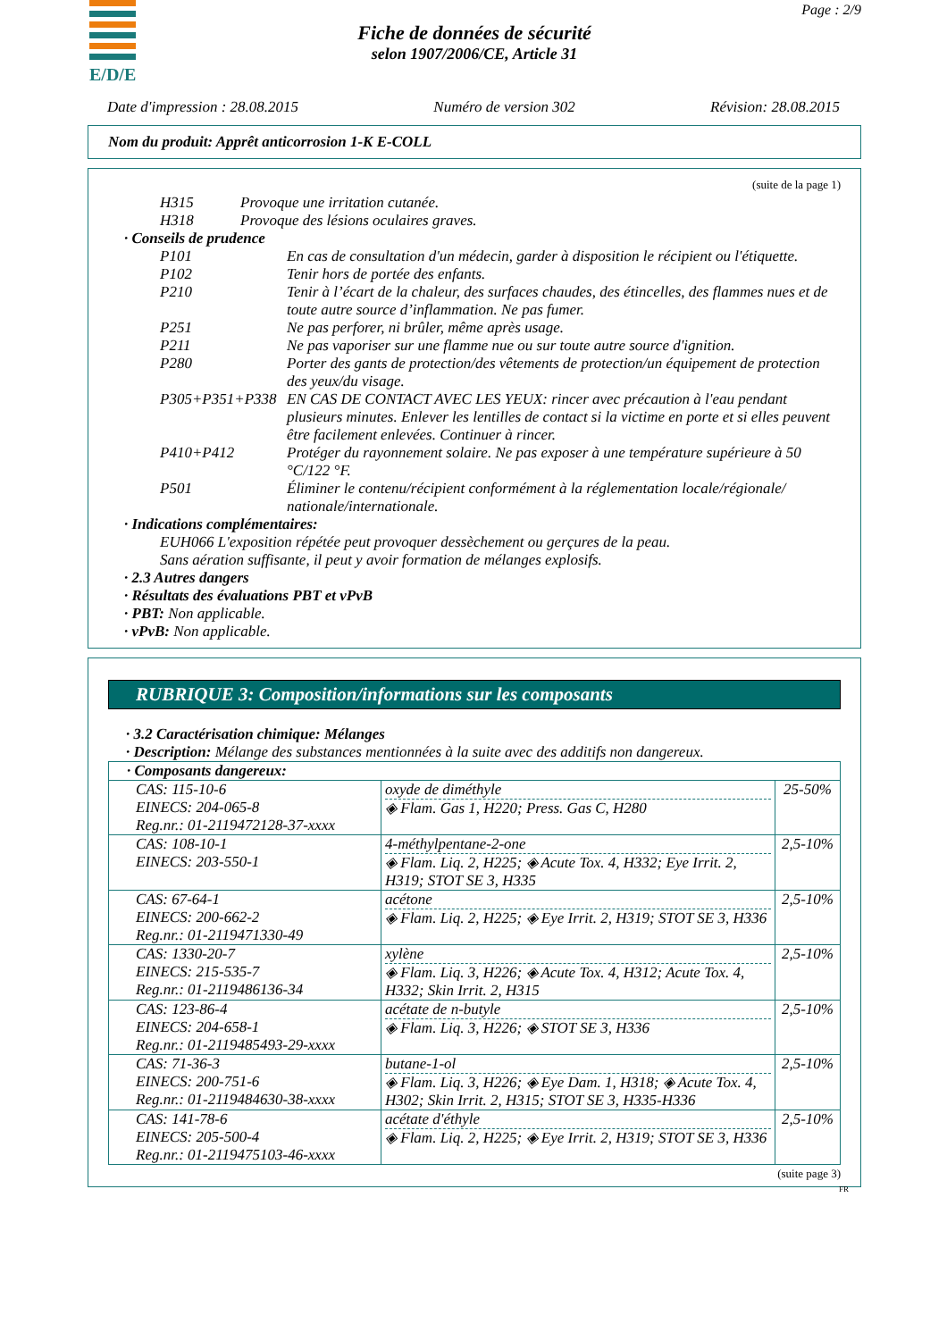E/D/E
Page : 2/9
Fiche de données de sécurité
selon 1907/2006/CE, Article 31
Date d'impression : 28.08.2015 Numéro de version 302 Révision: 28.08.2015
Nom du produit: Apprêt anticorrosion 1-K E-COLL
(suite de la page 1)
H315 Provoque une irritation cutanée.
H318 Provoque des lésions oculaires graves.
· Conseils de prudence
P101 En cas de consultation d'un médecin, garder à disposition le récipient ou l'étiquette.
P102 Tenir hors de portée des enfants.
P210 Tenir à l’écart de la chaleur, des surfaces chaudes, des étincelles, des flammes nues et de toute autre source d’inflammation. Ne pas fumer.
P251 Ne pas perforer, ni brûler, même après usage.
P211 Ne pas vaporiser sur une flamme nue ou sur toute autre source d'ignition.
P280 Porter des gants de protection/des vêtements de protection/un équipement de protection des yeux/du visage.
P305+P351+P338 EN CAS DE CONTACT AVEC LES YEUX: rincer avec précaution à l'eau pendant plusieurs minutes. Enlever les lentilles de contact si la victime en porte et si elles peuvent être facilement enlevées. Continuer à rincer.
P410+P412 Protéger du rayonnement solaire. Ne pas exposer à une température supérieure à 50 °C/122 °F.
P501 Éliminer le contenu/récipient conformément à la réglementation locale/régionale/ nationale/internationale.
· Indications complémentaires:
EUH066 L'exposition répétée peut provoquer dessèchement ou gerçures de la peau.
Sans aération suffisante, il peut y avoir formation de mélanges explosifs.
· 2.3 Autres dangers
· Résultats des évaluations PBT et vPvB
· PBT: Non applicable.
· vPvB: Non applicable.
RUBRIQUE 3: Composition/informations sur les composants
· 3.2 Caractérisation chimique: Mélanges
· Description: Mélange des substances mentionnées à la suite avec des additifs non dangereux.
| · Composants dangereux: | | |
| CAS: 115-10-6 EINECS: 204-065-8 Reg.nr.: 01-2119472128-37-xxxx | oxyde de diméthyle ◈ Flam. Gas 1, H220; Press. Gas C, H280 | 25-50% |
| CAS: 108-10-1 EINECS: 203-550-1 | 4-méthylpentane-2-one ◈ Flam. Liq. 2, H225; ◈ Acute Tox. 4, H332; Eye Irrit. 2, H319; STOT SE 3, H335 | 2,5-10% |
| CAS: 67-64-1 EINECS: 200-662-2 Reg.nr.: 01-2119471330-49 | acétone ◈ Flam. Liq. 2, H225; ◈ Eye Irrit. 2, H319; STOT SE 3, H336 | 2,5-10% |
| CAS: 1330-20-7 EINECS: 215-535-7 Reg.nr.: 01-2119486136-34 | xylène ◈ Flam. Liq. 3, H226; ◈ Acute Tox. 4, H312; Acute Tox. 4, H332; Skin Irrit. 2, H315 | 2,5-10% |
| CAS: 123-86-4 EINECS: 204-658-1 Reg.nr.: 01-2119485493-29-xxxx | acétate de n-butyle ◈ Flam. Liq. 3, H226; ◈ STOT SE 3, H336 | 2,5-10% |
| CAS: 71-36-3 EINECS: 200-751-6 Reg.nr.: 01-2119484630-38-xxxx | butane-1-ol ◈ Flam. Liq. 3, H226; ◈ Eye Dam. 1, H318; ◈ Acute Tox. 4, H302; Skin Irrit. 2, H315; STOT SE 3, H335-H336 | 2,5-10% |
| CAS: 141-78-6 EINECS: 205-500-4 Reg.nr.: 01-2119475103-46-xxxx | acétate d'éthyle ◈ Flam. Liq. 2, H225; ◈ Eye Irrit. 2, H319; STOT SE 3, H336 | 2,5-10% |
(suite page 3)
FR